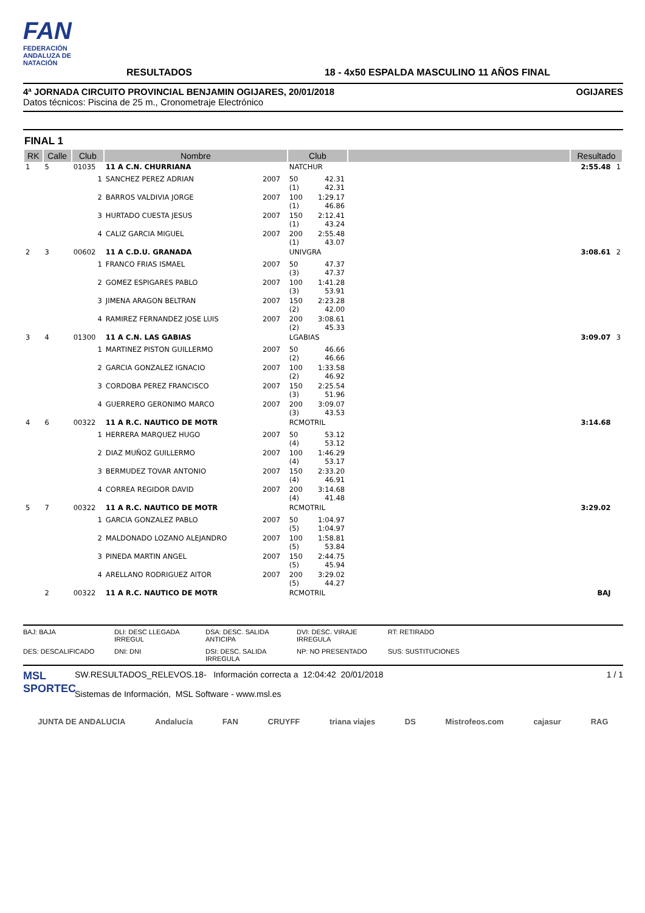FAN
FEDERACIÓN ANDALUZA DE NATACIÓN
RESULTADOS
18 - 4x50 ESPALDA MASCULINO 11 AÑOS FINAL
4ª JORNADA CIRCUITO PROVINCIAL BENJAMIN OGIJARES, 20/01/2018 OGIJARES
Datos técnicos: Piscina de 25 m., Cronometraje Electrónico
FINAL 1
| RK | Calle | Club | Nombre | | Club | | | | Resultado | |
| --- | --- | --- | --- | --- | --- | --- | --- | --- | --- | --- |
| 1 | 5 | 01035 | 11 A C.N. CHURRIANA | | NATCHUR | | | | 2:55.48 | 1 |
| | | 1 | SANCHEZ PEREZ ADRIAN | 2007 | 50 (1) | 42.31 42.31 | | | | |
| | | 2 | BARROS VALDIVIA JORGE | 2007 | 100 (1) | 1:29.17 46.86 | | | | |
| | | 3 | HURTADO CUESTA JESUS | 2007 | 150 (1) | 2:12.41 43.24 | | | | |
| | | 4 | CALIZ GARCIA MIGUEL | 2007 | 200 (1) | 2:55.48 43.07 | | | | |
| 2 | 3 | 00602 | 11 A C.D.U. GRANADA | | UNIVGRA | | | | 3:08.61 | 2 |
| | | 1 | FRANCO FRIAS ISMAEL | 2007 | 50 (3) | 47.37 47.37 | | | | |
| | | 2 | GOMEZ ESPIGARES PABLO | 2007 | 100 (3) | 1:41.28 53.91 | | | | |
| | | 3 | JIMENA ARAGON BELTRAN | 2007 | 150 (2) | 2:23.28 42.00 | | | | |
| | | 4 | RAMIREZ FERNANDEZ JOSE LUIS | 2007 | 200 (2) | 3:08.61 45.33 | | | | |
| 3 | 4 | 01300 | 11 A C.N. LAS GABIAS | | LGABIAS | | | | 3:09.07 | 3 |
| | | 1 | MARTINEZ PISTON GUILLERMO | 2007 | 50 (2) | 46.66 46.66 | | | | |
| | | 2 | GARCIA GONZALEZ IGNACIO | 2007 | 100 (2) | 1:33.58 46.92 | | | | |
| | | 3 | CORDOBA PEREZ FRANCISCO | 2007 | 150 (3) | 2:25.54 51.96 | | | | |
| | | 4 | GUERRERO GERONIMO MARCO | 2007 | 200 (3) | 3:09.07 43.53 | | | | |
| 4 | 6 | 00322 | 11 A R.C. NAUTICO DE MOTR | | RCMOTRIL | | | | 3:14.68 | |
| | | 1 | HERRERA MARQUEZ HUGO | 2007 | 50 (4) | 53.12 53.12 | | | | |
| | | 2 | DIAZ MUÑOZ GUILLERMO | 2007 | 100 (4) | 1:46.29 53.17 | | | | |
| | | 3 | BERMUDEZ TOVAR ANTONIO | 2007 | 150 (4) | 2:33.20 46.91 | | | | |
| | | 4 | CORREA REGIDOR DAVID | 2007 | 200 (4) | 3:14.68 41.48 | | | | |
| 5 | 7 | 00322 | 11 A R.C. NAUTICO DE MOTR | | RCMOTRIL | | | | 3:29.02 | |
| | | 1 | GARCIA GONZALEZ PABLO | 2007 | 50 (5) | 1:04.97 1:04.97 | | | | |
| | | 2 | MALDONADO LOZANO ALEJANDRO | 2007 | 100 (5) | 1:58.81 53.84 | | | | |
| | | 3 | PINEDA MARTIN ANGEL | 2007 | 150 (5) | 2:44.75 45.94 | | | | |
| | | 4 | ARELLANO RODRIGUEZ AITOR | 2007 | 200 (5) | 3:29.02 44.27 | | | | |
| | 2 | 00322 | 11 A R.C. NAUTICO DE MOTR | | RCMOTRIL | | | | BAJ | |
BAJ: BAJA DLI: DESC LLEGADA IRREGUL DSA: DESC. SALIDA ANTICIPA DVI: DESC. VIRAJE IRREGULA RT: RETIRADO DES: DESCALIFICADO DNI: DNI DSI: DESC. SALIDA IRREGULA NP: NO PRESENTADO SUS: SUSTITUCIONES
MSL SPORTEC
SW.RESULTADOS_RELEVOS.18- Información correcta a 12:04:42 20/01/2018
Sistemas de Información, MSL Software - www.msl.es
1 / 1
JUNTA DE ANDALUCIA Andalucía FAN CRUYFF triana viajes DS Mistrofeos.com cajasur RAG